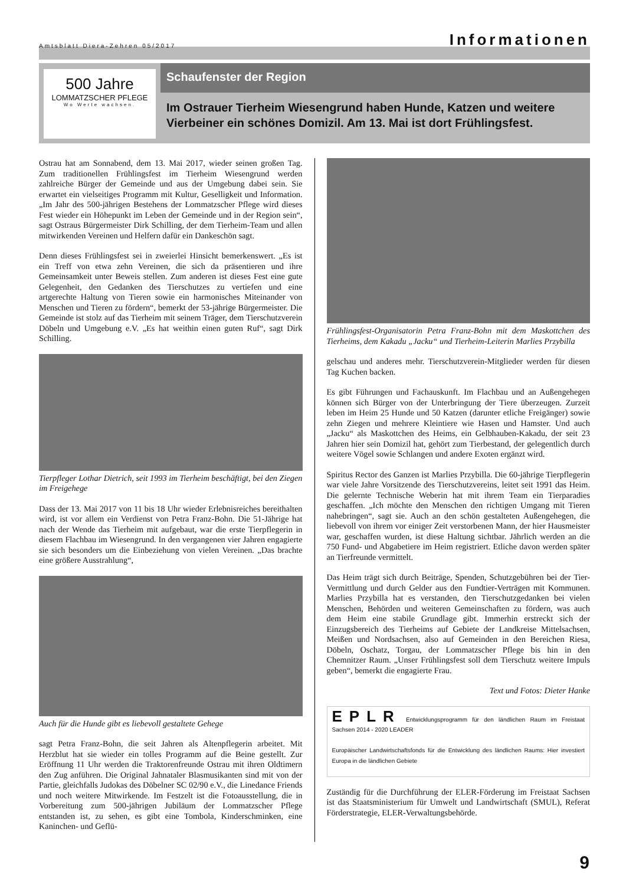Amtsblatt Diera-Zehren 05/2017 Informationen
500 Jahre
LOMMATZSCHER PFLEGE
Wo Werte wachsen.
Schaufenster der Region
Im Ostrauer Tierheim Wiesengrund haben Hunde, Katzen und weitere Vierbeiner ein schönes Domizil. Am 13. Mai ist dort Frühlingsfest.
Ostrau hat am Sonnabend, dem 13. Mai 2017, wieder seinen großen Tag. Zum traditionellen Frühlingsfest im Tierheim Wiesengrund werden zahlreiche Bürger der Gemeinde und aus der Umgebung dabei sein. Sie erwartet ein vielseitiges Programm mit Kultur, Geselligkeit und Information. „Im Jahr des 500-jährigen Bestehens der Lommatzscher Pflege wird dieses Fest wieder ein Höhepunkt im Leben der Gemeinde und in der Region sein“, sagt Ostraus Bürgermeister Dirk Schilling, der dem Tierheim-Team und allen mitwirkenden Vereinen und Helfern dafür ein Dankeschön sagt.
Denn dieses Frühlingsfest sei in zweierlei Hinsicht bemerkenswert. „Es ist ein Treff von etwa zehn Vereinen, die sich da präsentieren und ihre Gemeinsamkeit unter Beweis stellen. Zum anderen ist dieses Fest eine gute Gelegenheit, den Gedanken des Tierschutzes zu vertiefen und eine artgerechte Haltung von Tieren sowie ein harmonisches Miteinander von Menschen und Tieren zu fördern“, bemerkt der 53-jährige Bürgermeister. Die Gemeinde ist stolz auf das Tierheim mit seinem Träger, dem Tierschutzverein Döbeln und Umgebung e.V. „Es hat weithin einen guten Ruf“, sagt Dirk Schilling.
Tierpfleger Lothar Dietrich, seit 1993 im Tierheim beschäftigt, bei den Ziegen im Freigehege
Dass der 13. Mai 2017 von 11 bis 18 Uhr wieder Erlebnisreiches bereithalten wird, ist vor allem ein Verdienst von Petra Franz-Bohn. Die 51-Jährige hat nach der Wende das Tierheim mit aufgebaut, war die erste Tierpflegerin in diesem Flachbau im Wiesengrund. In den vergangenen vier Jahren engagierte sie sich besonders um die Einbeziehung von vielen Vereinen. „Das brachte eine größere Ausstrahlung“,
Auch für die Hunde gibt es liebevoll gestaltete Gehege
sagt Petra Franz-Bohn, die seit Jahren als Altenpflegerin arbeitet. Mit Herzblut hat sie wieder ein tolles Programm auf die Beine gestellt. Zur Eröffnung 11 Uhr werden die Traktorenfreunde Ostrau mit ihren Oldtimern den Zug anführen. Die Original Jahnataler Blasmusikanten sind mit von der Partie, gleichfalls Judokas des Döbelner SC 02/90 e.V., die Linedance Friends und noch weitere Mitwirkende. Im Festzelt ist die Fotoausstellung, die in Vorbereitung zum 500-jährigen Jubiläum der Lommatzscher Pflege entstanden ist, zu sehen, es gibt eine Tombola, Kinderschminken, eine Kaninchen- und Geflü-
Frühlingsfest-Organisatorin Petra Franz-Bohn mit dem Maskottchen des Tierheims, dem Kakadu „Jacku“ und Tierheim-Leiterin Marlies Przybilla
gelschau und anderes mehr. Tierschutzverein-Mitglieder werden für diesen Tag Kuchen backen.
Es gibt Führungen und Fachauskunft. Im Flachbau und an Außengehegen können sich Bürger von der Unterbringung der Tiere überzeugen. Zurzeit leben im Heim 25 Hunde und 50 Katzen (darunter etliche Freigänger) sowie zehn Ziegen und mehrere Kleintiere wie Hasen und Hamster. Und auch „Jacku“ als Maskottchen des Heims, ein Gelbhauben-Kakadu, der seit 23 Jahren hier sein Domizil hat, gehört zum Tierbestand, der gelegentlich durch weitere Vögel sowie Schlangen und andere Exoten ergänzt wird.
Spiritus Rector des Ganzen ist Marlies Przybilla. Die 60-jährige Tierpflegerin war viele Jahre Vorsitzende des Tierschutzvereins, leitet seit 1991 das Heim. Die gelernte Technische Weberin hat mit ihrem Team ein Tierparadies geschaffen. „Ich möchte den Menschen den richtigen Umgang mit Tieren nahebringen“, sagt sie. Auch an den schön gestalteten Außengehegen, die liebevoll von ihrem vor einiger Zeit verstorbenen Mann, der hier Hausmeister war, geschaffen wurden, ist diese Haltung sichtbar. Jährlich werden an die 750 Fund- und Abgabetiere im Heim registriert. Etliche davon werden später an Tierfreunde vermittelt.
Das Heim trägt sich durch Beiträge, Spenden, Schutzgebühren bei der Tier-Vermittlung und durch Gelder aus den Fundtier-Verträgen mit Kommunen. Marlies Przybilla hat es verstanden, den Tierschutzgedanken bei vielen Menschen, Behörden und weiteren Gemeinschaften zu fördern, was auch dem Heim eine stabile Grundlage gibt. Immerhin erstreckt sich der Einzugsbereich des Tierheims auf Gebiete der Landkreise Mittelsachsen, Meißen und Nordsachsen, also auf Gemeinden in den Bereichen Riesa, Döbeln, Oschatz, Torgau, der Lommatzscher Pflege bis hin in den Chemnitzer Raum. „Unser Frühlingsfest soll dem Tierschutz weitere Impuls geben“, bemerkt die engagierte Frau.
Text und Fotos: Dieter Hanke
EPLR Entwicklungsprogramm für den ländlichen Raum im Freistaat Sachsen 2014 - 2020 LEADER
Europäischer Landwirtschaftsfonds für die Entwicklung des ländlichen Raums: Hier investiert Europa in die ländlichen Gebiete
Zuständig für die Durchführung der ELER-Förderung im Freistaat Sachsen ist das Staatsministerium für Umwelt und Landwirtschaft (SMUL), Referat Förderstrategie, ELER-Verwaltungsbehörde.
9